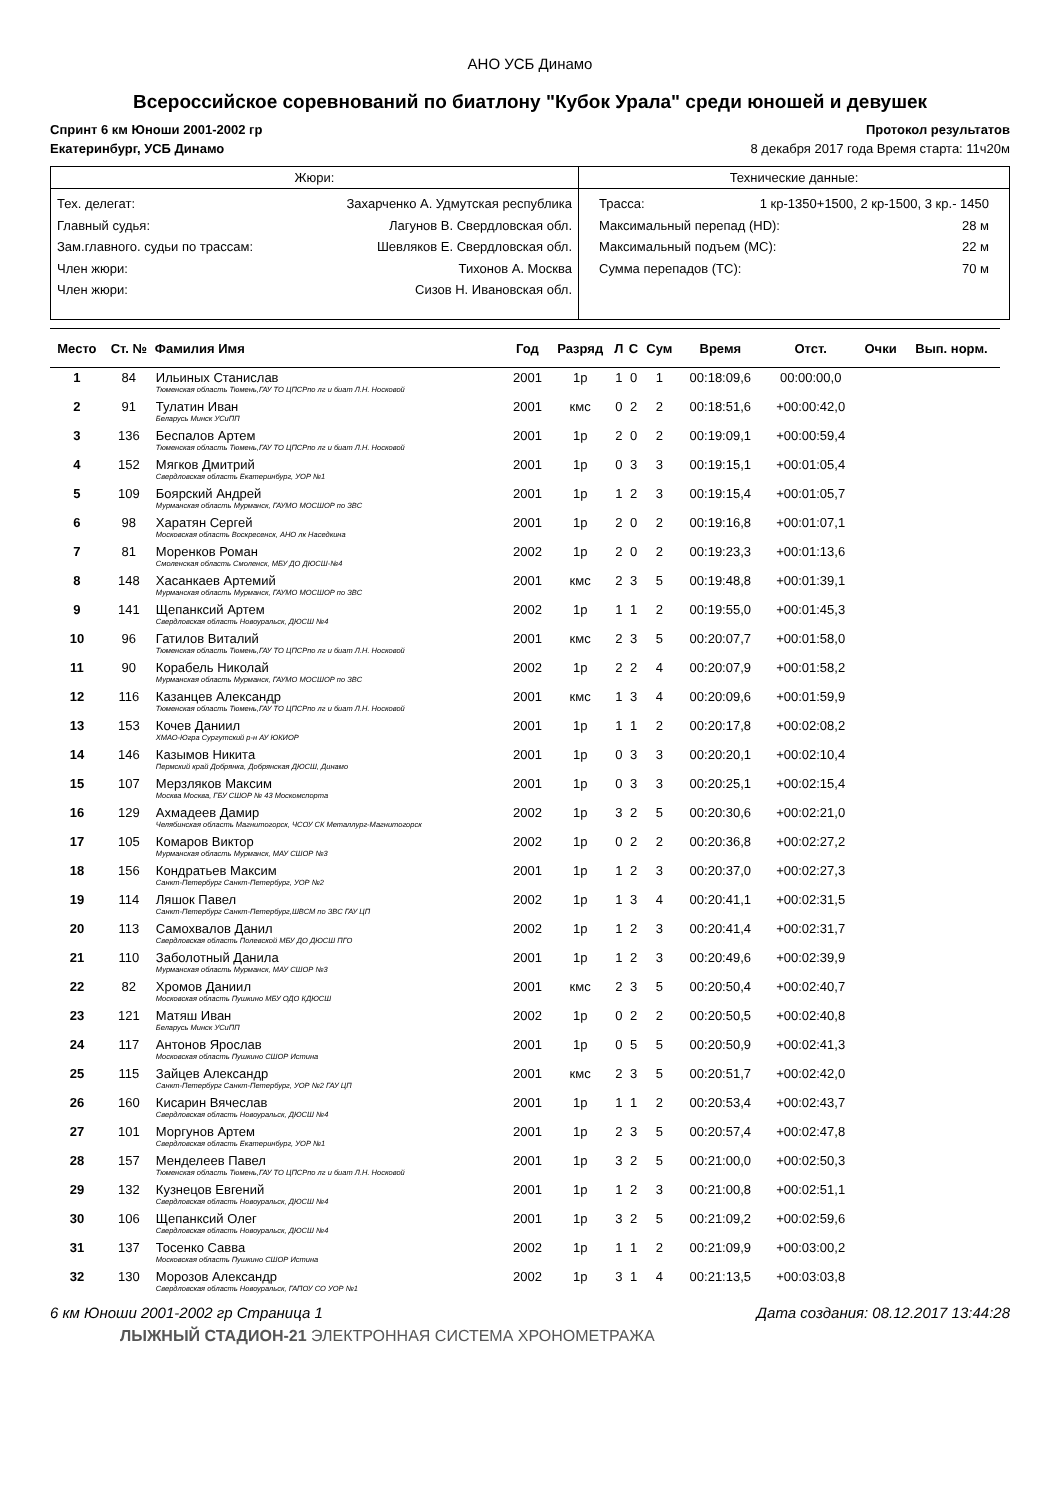АНО УСБ Динамо
Всероссийское соревнований по биатлону "Кубок Урала" среди юношей и девушек
Спринт 6 км Юноши 2001-2002 гр Протокол результатов
Екатеринбург, УСБ Динамо 8 декабря 2017 года Время старта: 11ч20м
Жюри:
Тех. делегат: Захарченко А. Удмутская республика
Главный судья: Лагунов В. Свердловская обл.
Зам.главного. судьи по трассам: Шевляков Е. Свердловская обл.
Член жюри: Тихонов А. Москва
Член жюри: Сизов Н. Ивановская обл.
Технические данные:
Трасса: 1 кр-1350+1500, 2 кр-1500, 3 кр.- 1450
Максимальный перепад (HD): 28 м
Максимальный подъем (MC): 22 м
Сумма перепадов (TC): 70 м
| Место | Ст. № | Фамилия Имя | Год | Разряд | Л | С | Сум | Время | Отст. | Очки | Вып. норм. |
| --- | --- | --- | --- | --- | --- | --- | --- | --- | --- | --- | --- |
| 1 | 84 | Ильиных Станислав Тюменская область Тюмень,ГАУ ТО ЦПСРпо лг и биат Л.Н. Носковой | 2001 | 1р | 1 | 0 | 1 | 00:18:09,6 | 00:00:00,0 | | |
| 2 | 91 | Тулатин Иван Беларусь Минск УСиПП | 2001 | кмс | 0 | 2 | 2 | 00:18:51,6 | +00:00:42,0 | | |
| 3 | 136 | Беспалов Артем Тюменская область Тюмень,ГАУ ТО ЦПСРпо лг и биат Л.Н. Носковой | 2001 | 1р | 2 | 0 | 2 | 00:19:09,1 | +00:00:59,4 | | |
| 4 | 152 | Мягков Дмитрий Свердловская область Екатеринбург, УОР №1 | 2001 | 1р | 0 | 3 | 3 | 00:19:15,1 | +00:01:05,4 | | |
| 5 | 109 | Боярский Андрей Мурманская область Мурманск, ГАУМО МОСШОР по ЗВС | 2001 | 1р | 1 | 2 | 3 | 00:19:15,4 | +00:01:05,7 | | |
| 6 | 98 | Харатян Сергей Московская область Воскресенск, АНО лк Наседкина | 2001 | 1р | 2 | 0 | 2 | 00:19:16,8 | +00:01:07,1 | | |
| 7 | 81 | Моренков Роман Смоленская область Смоленск, МБУ ДО ДЮСШ-№4 | 2002 | 1р | 2 | 0 | 2 | 00:19:23,3 | +00:01:13,6 | | |
| 8 | 148 | Хасанкаев Артемий Мурманская область Мурманск, ГАУМО МОСШОР по ЗВС | 2001 | кмс | 2 | 3 | 5 | 00:19:48,8 | +00:01:39,1 | | |
| 9 | 141 | Щепанксий Артем Свердловская область Новоуральск, ДЮСШ №4 | 2002 | 1р | 1 | 1 | 2 | 00:19:55,0 | +00:01:45,3 | | |
| 10 | 96 | Гатилов Виталий Тюменская область Тюмень,ГАУ ТО ЦПСРпо лг и биат Л.Н. Носковой | 2001 | кмс | 2 | 3 | 5 | 00:20:07,7 | +00:01:58,0 | | |
| 11 | 90 | Корабель Николай Мурманская область Мурманск, ГАУМО МОСШОР по ЗВС | 2002 | 1р | 2 | 2 | 4 | 00:20:07,9 | +00:01:58,2 | | |
| 12 | 116 | Казанцев Александр Тюменская область Тюмень,ГАУ ТО ЦПСРпо лг и биат Л.Н. Носковой | 2001 | кмс | 1 | 3 | 4 | 00:20:09,6 | +00:01:59,9 | | |
| 13 | 153 | Кочев Даниил ХМАО-Югра Сургутский р-н АУ ЮКИОР | 2001 | 1р | 1 | 1 | 2 | 00:20:17,8 | +00:02:08,2 | | |
| 14 | 146 | Казымов Никита Пермский край Добрянка, Добрянская ДЮСШ, Динамо | 2001 | 1р | 0 | 3 | 3 | 00:20:20,1 | +00:02:10,4 | | |
| 15 | 107 | Мерзляков Максим Москва Москва, ГБУ СШОР № 43 Москомспорта | 2001 | 1р | 0 | 3 | 3 | 00:20:25,1 | +00:02:15,4 | | |
| 16 | 129 | Ахмадеев Дамир Челябинская область Магнитогорск, ЧСОУ СК Металлург-Магнитогорск | 2002 | 1р | 3 | 2 | 5 | 00:20:30,6 | +00:02:21,0 | | |
| 17 | 105 | Комаров Виктор Мурманская область Мурманск, МАУ СШОР №3 | 2002 | 1р | 0 | 2 | 2 | 00:20:36,8 | +00:02:27,2 | | |
| 18 | 156 | Кондратьев Максим Санкт-Петербург Санкт-Петербург, УОР №2 | 2001 | 1р | 1 | 2 | 3 | 00:20:37,0 | +00:02:27,3 | | |
| 19 | 114 | Ляшок Павел Санкт-Петербург Санкт-Петербург,ШВСМ по ЗВС ГАУ ЦП | 2002 | 1р | 1 | 3 | 4 | 00:20:41,1 | +00:02:31,5 | | |
| 20 | 113 | Самохвалов Данил Свердловская область Полевской МБУ ДО ДЮСШ ПГО | 2002 | 1р | 1 | 2 | 3 | 00:20:41,4 | +00:02:31,7 | | |
| 21 | 110 | Заболотный Данила Мурманская область Мурманск, МАУ СШОР №3 | 2001 | 1р | 1 | 2 | 3 | 00:20:49,6 | +00:02:39,9 | | |
| 22 | 82 | Хромов Даниил Московская область Пушкино МБУ ОДО КДЮСШ | 2001 | кмс | 2 | 3 | 5 | 00:20:50,4 | +00:02:40,7 | | |
| 23 | 121 | Матяш Иван Беларусь Минск УСиПП | 2002 | 1р | 0 | 2 | 2 | 00:20:50,5 | +00:02:40,8 | | |
| 24 | 117 | Антонов Ярослав Московская область Пушкино СШОР Истина | 2001 | 1р | 0 | 5 | 5 | 00:20:50,9 | +00:02:41,3 | | |
| 25 | 115 | Зайцев Александр Санкт-Петербург Санкт-Петербург, УОР №2 ГАУ ЦП | 2001 | кмс | 2 | 3 | 5 | 00:20:51,7 | +00:02:42,0 | | |
| 26 | 160 | Кисарин Вячеслав Свердловская область Новоуральск, ДЮСШ №4 | 2001 | 1р | 1 | 1 | 2 | 00:20:53,4 | +00:02:43,7 | | |
| 27 | 101 | Моргунов Артем Свердловская область Екатеринбург, УОР №1 | 2001 | 1р | 2 | 3 | 5 | 00:20:57,4 | +00:02:47,8 | | |
| 28 | 157 | Менделеев Павел Тюменская область Тюмень,ГАУ ТО ЦПСРпо лг и биат Л.Н. Носковой | 2001 | 1р | 3 | 2 | 5 | 00:21:00,0 | +00:02:50,3 | | |
| 29 | 132 | Кузнецов Евгений Свердловская область Новоуральск, ДЮСШ №4 | 2001 | 1р | 1 | 2 | 3 | 00:21:00,8 | +00:02:51,1 | | |
| 30 | 106 | Щепанксий Олег Свердловская область Новоуральск, ДЮСШ №4 | 2001 | 1р | 3 | 2 | 5 | 00:21:09,2 | +00:02:59,6 | | |
| 31 | 137 | Тосенко Савва Московская область Пушкино СШОР Истина | 2002 | 1р | 1 | 1 | 2 | 00:21:09,9 | +00:03:00,2 | | |
| 32 | 130 | Морозов Александр Свердловская область Новоуральск, ГАПОУ СО УОР №1 | 2002 | 1р | 3 | 1 | 4 | 00:21:13,5 | +00:03:03,8 | | |
6 км Юноши 2001-2002 гр Страница 1 Дата создания: 08.12.2017 13:44:28
ЛЫЖНЫЙ СТАДИОН-21 ЭЛЕКТРОННАЯ СИСТЕМА ХРОНОМЕТРАЖА